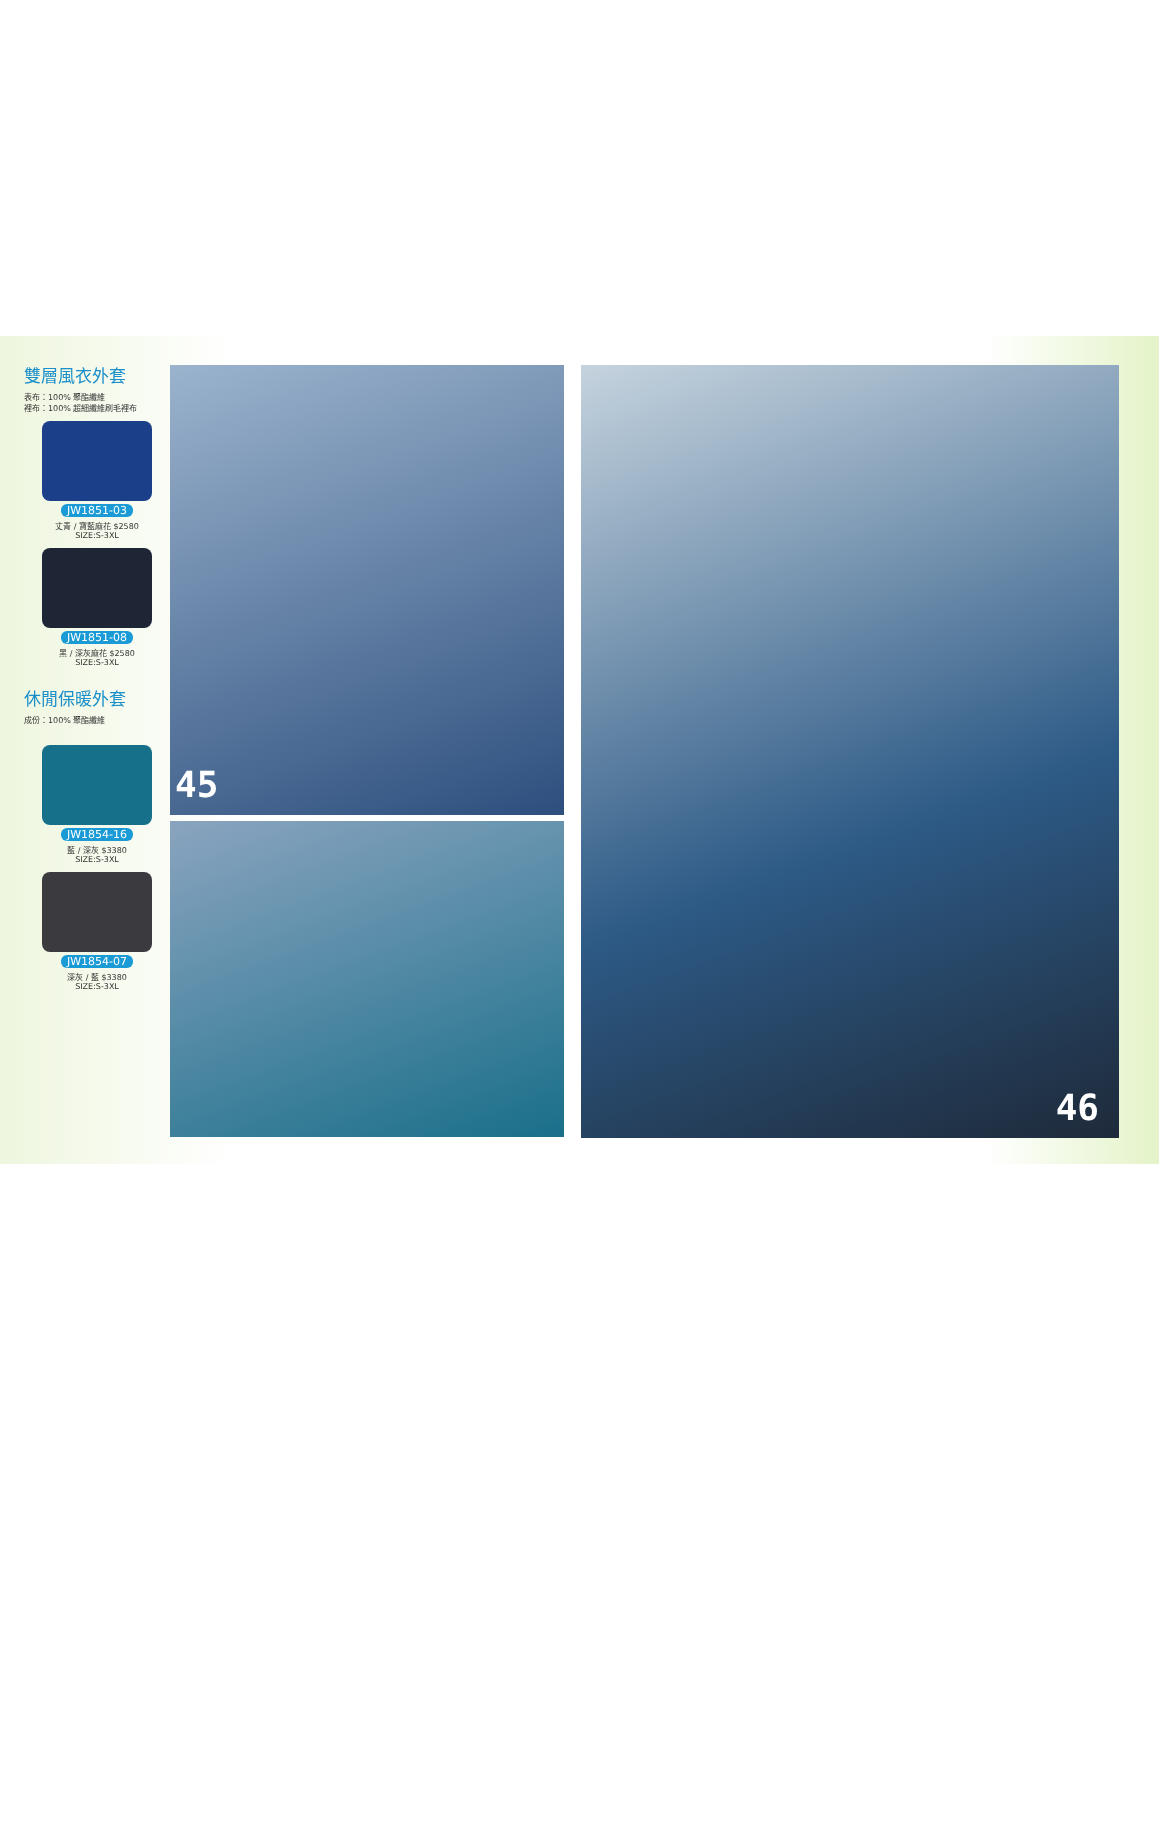雙層風衣外套
表布：100% 聚酯纖維
裡布：100% 超細纖維刷毛裡布
JW1851-03
丈青 / 寶藍麻花 $2580
SIZE:S-3XL
JW1851-08
黑 / 深灰麻花 $2580
SIZE:S-3XL
休閒保暖外套
成份：100% 聚酯纖維
JW1854-16
藍 / 深灰 $3380
SIZE:S-3XL
JW1854-07
深灰 / 藍 $3380
SIZE:S-3XL
45
46